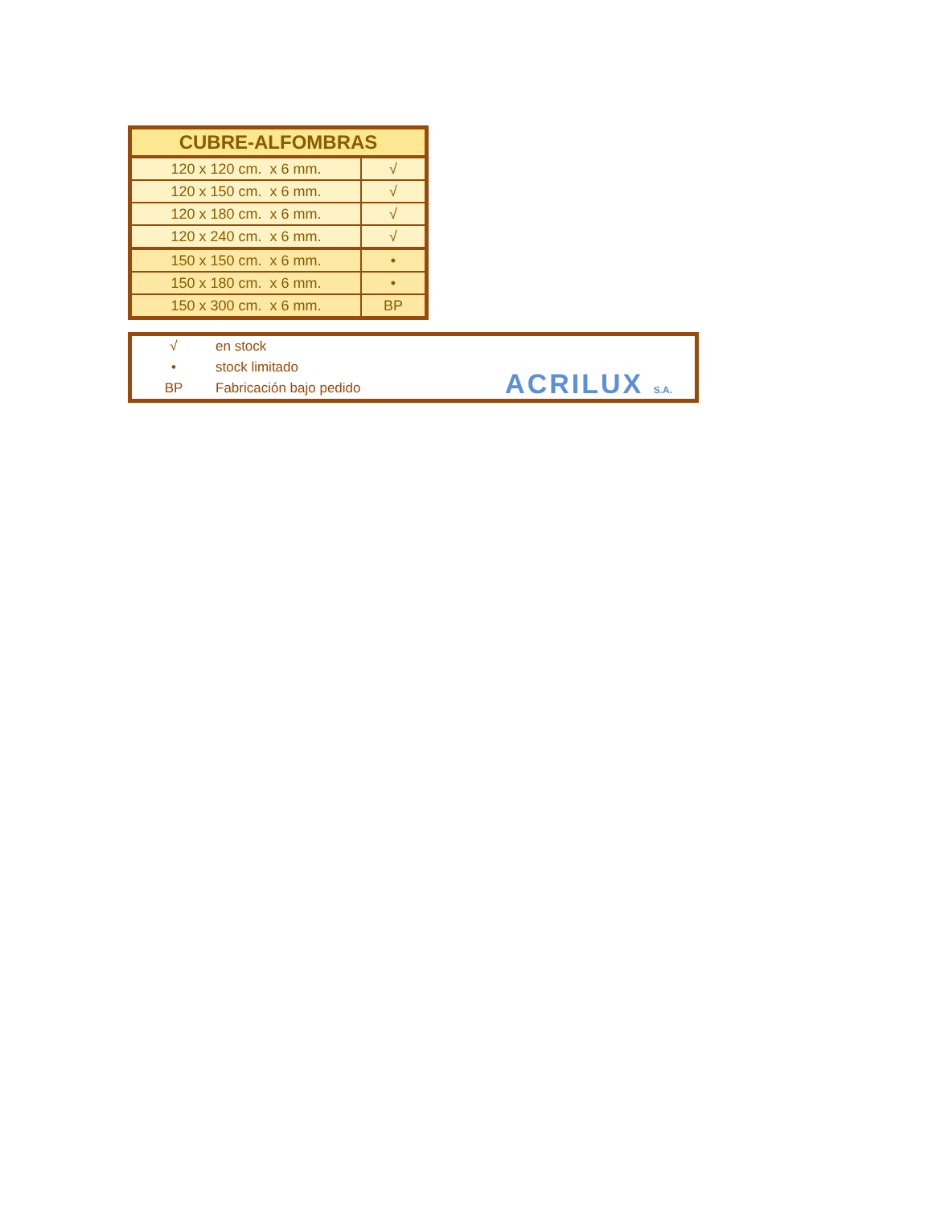| CUBRE-ALFOMBRAS | |
| --- | --- |
| 120 x 120 cm. x 6 mm. | √ |
| 120 x 150 cm. x 6 mm. | √ |
| 120 x 180 cm. x 6 mm. | √ |
| 120 x 240 cm. x 6 mm. | √ |
| 150 x 150 cm. x 6 mm. | • |
| 150 x 180 cm. x 6 mm. | • |
| 150 x 300 cm. x 6 mm. | BP |
| √ | en stock |
| • | stock limitado |
| BP | Fabricación bajo pedido |
ACRILUX S.A.